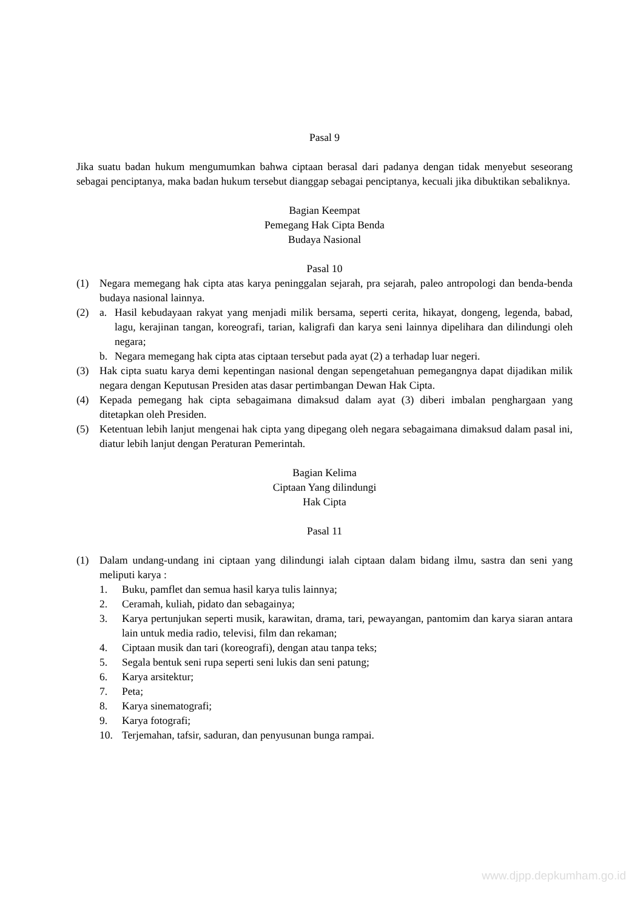Pasal 9
Jika suatu badan hukum mengumumkan bahwa ciptaan berasal dari padanya dengan tidak menyebut seseorang sebagai penciptanya, maka badan hukum tersebut dianggap sebagai penciptanya, kecuali jika dibuktikan sebaliknya.
Bagian Keempat
Pemegang Hak Cipta Benda
Budaya Nasional
Pasal 10
(1) Negara memegang hak cipta atas karya peninggalan sejarah, pra sejarah, paleo antropologi dan benda-benda budaya nasional lainnya.
(2) a. Hasil kebudayaan rakyat yang menjadi milik bersama, seperti cerita, hikayat, dongeng, legenda, babad, lagu, kerajinan tangan, koreografi, tarian, kaligrafi dan karya seni lainnya dipelihara dan dilindungi oleh negara;
b. Negara memegang hak cipta atas ciptaan tersebut pada ayat (2) a terhadap luar negeri.
(3) Hak cipta suatu karya demi kepentingan nasional dengan sepengetahuan pemegangnya dapat dijadikan milik negara dengan Keputusan Presiden atas dasar pertimbangan Dewan Hak Cipta.
(4) Kepada pemegang hak cipta sebagaimana dimaksud dalam ayat (3) diberi imbalan penghargaan yang ditetapkan oleh Presiden.
(5) Ketentuan lebih lanjut mengenai hak cipta yang dipegang oleh negara sebagaimana dimaksud dalam pasal ini, diatur lebih lanjut dengan Peraturan Pemerintah.
Bagian Kelima
Ciptaan Yang dilindungi
Hak Cipta
Pasal 11
(1) Dalam undang-undang ini ciptaan yang dilindungi ialah ciptaan dalam bidang ilmu, sastra dan seni yang meliputi karya :
1. Buku, pamflet dan semua hasil karya tulis lainnya;
2. Ceramah, kuliah, pidato dan sebagainya;
3. Karya pertunjukan seperti musik, karawitan, drama, tari, pewayangan, pantomim dan karya siaran antara lain untuk media radio, televisi, film dan rekaman;
4. Ciptaan musik dan tari (koreografi), dengan atau tanpa teks;
5. Segala bentuk seni rupa seperti seni lukis dan seni patung;
6. Karya arsitektur;
7. Peta;
8. Karya sinematografi;
9. Karya fotografi;
10. Terjemahan, tafsir, saduran, dan penyusunan bunga rampai.
www.djpp.depkumham.go.id